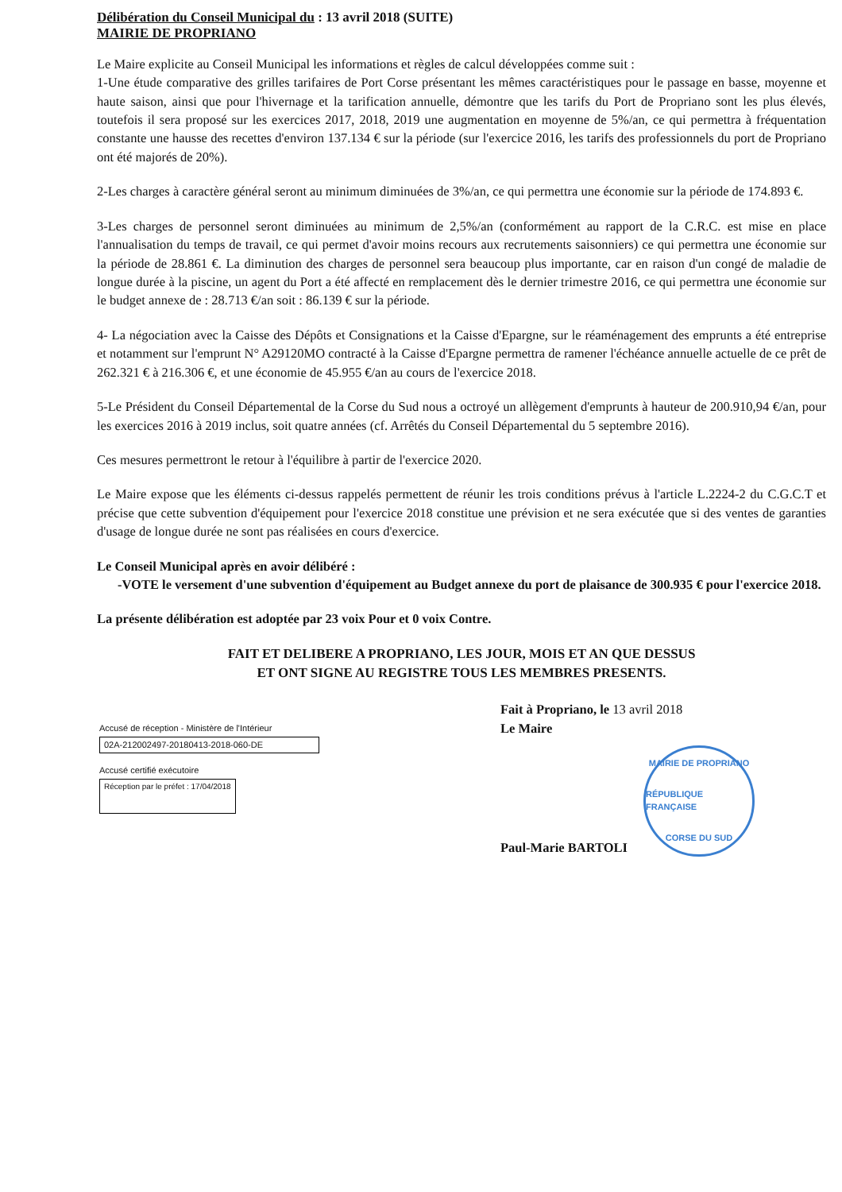Délibération du Conseil Municipal du : 13 avril 2018 (SUITE)
MAIRIE DE PROPRIANO
Le Maire explicite au Conseil Municipal les informations et règles de calcul développées comme suit :
1-Une étude comparative des grilles tarifaires de Port Corse présentant les mêmes caractéristiques pour le passage en basse, moyenne et haute saison, ainsi que pour l'hivernage et la tarification annuelle, démontre que les tarifs du Port de Propriano sont les plus élevés, toutefois il sera proposé sur les exercices 2017, 2018, 2019 une augmentation en moyenne de 5%/an, ce qui permettra à fréquentation constante une hausse des recettes d'environ 137.134 € sur la période (sur l'exercice 2016, les tarifs des professionnels du port de Propriano ont été majorés de 20%).
2-Les charges à caractère général seront au minimum diminuées de 3%/an, ce qui permettra une économie sur la période de 174.893 €.
3-Les charges de personnel seront diminuées au minimum de 2,5%/an (conformément au rapport de la C.R.C. est mise en place l'annualisation du temps de travail, ce qui permet d'avoir moins recours aux recrutements saisonniers) ce qui permettra une économie sur la période de 28.861 €. La diminution des charges de personnel sera beaucoup plus importante, car en raison d'un congé de maladie de longue durée à la piscine, un agent du Port a été affecté en remplacement dès le dernier trimestre 2016, ce qui permettra une économie sur le budget annexe de : 28.713 €/an soit : 86.139 € sur la période.
4- La négociation avec la Caisse des Dépôts et Consignations et la Caisse d'Epargne, sur le réaménagement des emprunts a été entreprise et notamment sur l'emprunt N° A29120MO contracté à la Caisse d'Epargne permettra de ramener l'échéance annuelle actuelle de ce prêt de 262.321 € à 216.306 €, et une économie de 45.955 €/an au cours de l'exercice 2018.
5-Le Président du Conseil Départemental de la Corse du Sud nous a octroyé un allègement d'emprunts à hauteur de 200.910,94 €/an, pour les exercices 2016 à 2019 inclus, soit quatre années (cf. Arrêtés du Conseil Départemental du 5 septembre 2016).
Ces mesures permettront le retour à l'équilibre à partir de l'exercice 2020.
Le Maire expose que les éléments ci-dessus rappelés permettent de réunir les trois conditions prévus à l'article L.2224-2 du C.G.C.T et précise que cette subvention d'équipement pour l'exercice 2018 constitue une prévision et ne sera exécutée que si des ventes de garanties d'usage de longue durée ne sont pas réalisées en cours d'exercice.
Le Conseil Municipal après en avoir délibéré :
-VOTE le versement d'une subvention d'équipement au Budget annexe du port de plaisance de 300.935 € pour l'exercice 2018.
La présente délibération est adoptée par 23 voix Pour et 0 voix Contre.
FAIT ET DELIBERE A PROPRIANO, LES JOUR, MOIS ET AN QUE DESSUS
ET ONT SIGNE AU REGISTRE TOUS LES MEMBRES PRESENTS.
Accusé de réception - Ministère de l'Intérieur
02A-212002497-20180413-2018-060-DE
Accusé certifié exécutoire
Réception par le préfet : 17/04/2018
Fait à Propriano, le 13 avril 2018
Le Maire
Paul-Marie BARTOLI
MAIRIE DE PROPRIANO
RÉPUBLIQUE FRANÇAISE
CORSE DU SUD